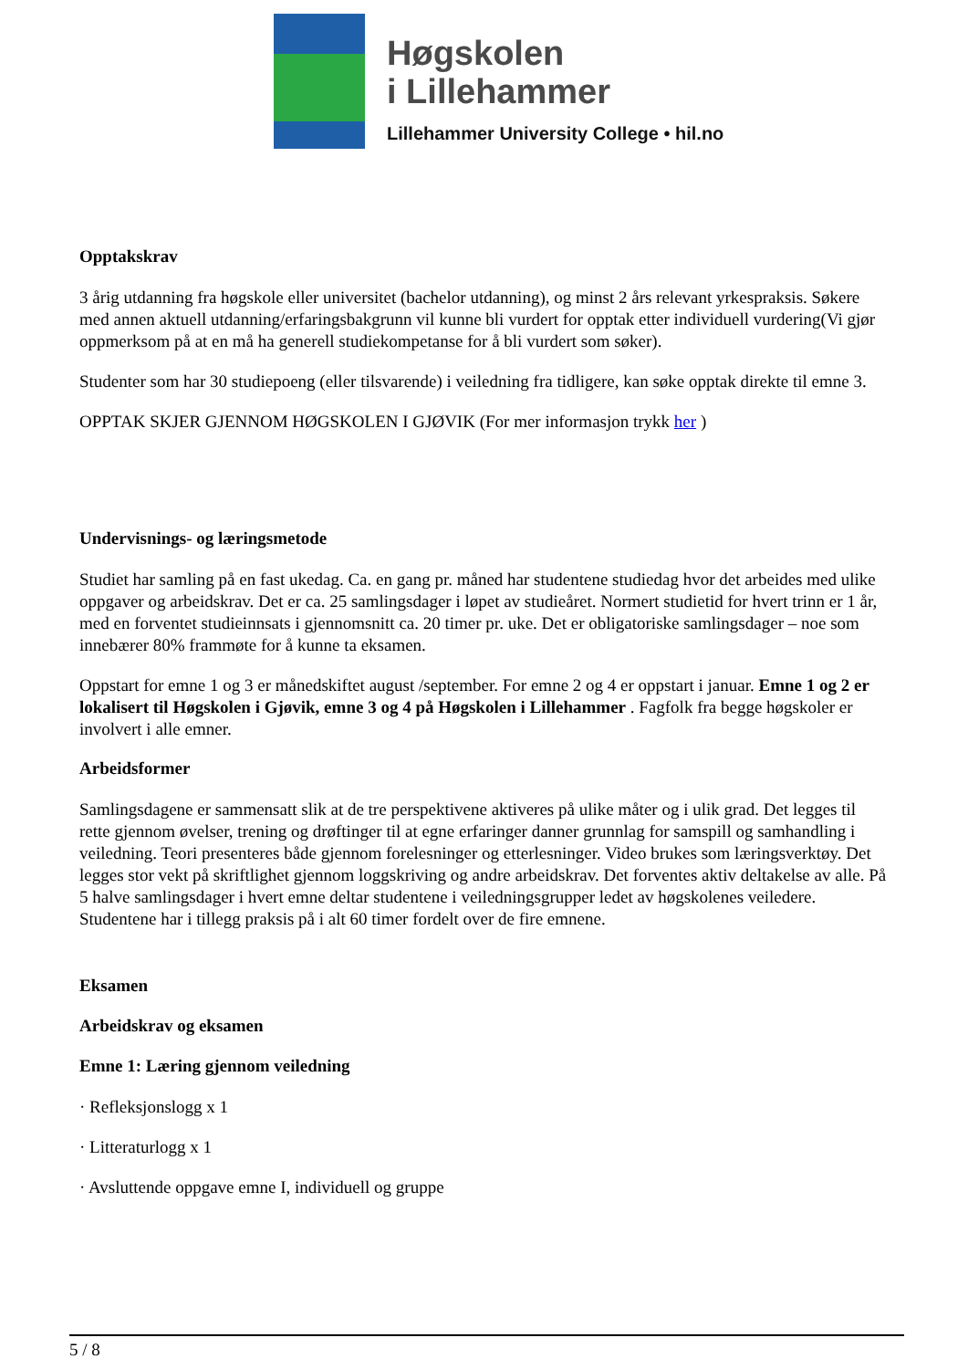Høgskolen
i Lillehammer
Lillehammer University College • hil.no
Opptakskrav
3 årig utdanning fra høgskole eller universitet (bachelor utdanning), og minst 2 års relevant yrkespraksis. Søkere med annen aktuell utdanning/erfaringsbakgrunn vil kunne bli vurdert for opptak etter individuell vurdering(Vi gjør oppmerksom på at en må ha generell studiekompetanse for å bli vurdert som søker).
Studenter som har 30 studiepoeng (eller tilsvarende) i veiledning fra tidligere, kan søke opptak direkte til emne 3.
OPPTAK SKJER GJENNOM HØGSKOLEN I GJØVIK (For mer informasjon trykk her )
Undervisnings- og læringsmetode
Studiet har samling på en fast ukedag. Ca. en gang pr. måned har studentene studiedag hvor det arbeides med ulike oppgaver og arbeidskrav. Det er ca. 25 samlingsdager i løpet av studieåret. Normert studietid for hvert trinn er 1 år, med en forventet studieinnsats i gjennomsnitt ca. 20 timer pr. uke. Det er obligatoriske samlingsdager – noe som innebærer 80% frammøte for å kunne ta eksamen.
Oppstart for emne 1 og 3 er månedskiftet august /september. For emne 2 og 4 er oppstart i januar. Emne 1 og 2 er lokalisert til Høgskolen i Gjøvik, emne 3 og 4 på Høgskolen i Lillehammer . Fagfolk fra begge høgskoler er involvert i alle emner.
Arbeidsformer
Samlingsdagene er sammensatt slik at de tre perspektivene aktiveres på ulike måter og i ulik grad. Det legges til rette gjennom øvelser, trening og drøftinger til at egne erfaringer danner grunnlag for samspill og samhandling i veiledning. Teori presenteres både gjennom forelesninger og etterlesninger. Video brukes som læringsverktøy. Det legges stor vekt på skriftlighet gjennom loggskriving og andre arbeidskrav. Det forventes aktiv deltakelse av alle. På 5 halve samlingsdager i hvert emne deltar studentene i veiledningsgrupper ledet av høgskolenes veiledere. Studentene har i tillegg praksis på i alt 60 timer fordelt over de fire emnene.
Eksamen
Arbeidskrav og eksamen
Emne 1: Læring gjennom veiledning
· Refleksjonslogg x 1
· Litteraturlogg x 1
· Avsluttende oppgave emne I, individuell og gruppe
5 / 8